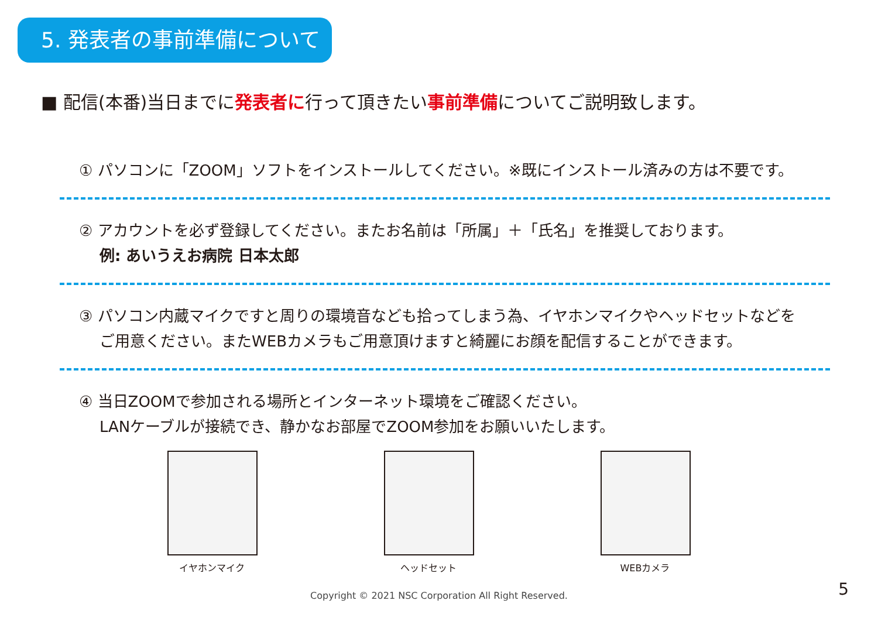5. 発表者の事前準備について
■ 配信(本番)当日までに発表者に行って頂きたい事前準備についてご説明致します。
① パソコンに「ZOOM」ソフトをインストールしてください。※既にインストール済みの方は不要です。
② アカウントを必ず登録してください。またお名前は「所属」＋「氏名」を推奨しております。
例: あいうえお病院 日本太郎
③ パソコン内蔵マイクですと周りの環境音なども拾ってしまう為、イヤホンマイクやヘッドセットなどを
ご用意ください。またWEBカメラもご用意頂けますと綺麗にお顔を配信することができます。
④ 当日ZOOMで参加される場所とインターネット環境をご確認ください。
LANケーブルが接続でき、静かなお部屋でZOOM参加をお願いいたします。
イヤホンマイク ヘッドセット WEBカメラ
Copyright © 2021 NSC Corporation All Right Reserved. 5